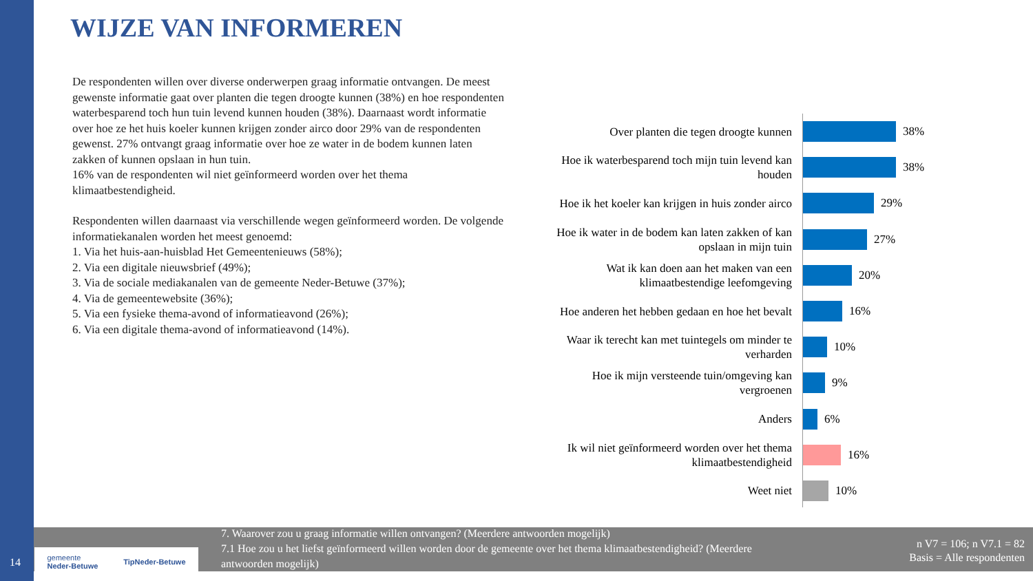WIJZE VAN INFORMEREN
De respondenten willen over diverse onderwerpen graag informatie ontvangen. De meest gewenste informatie gaat over planten die tegen droogte kunnen (38%) en hoe respondenten waterbesparend toch hun tuin levend kunnen houden (38%). Daarnaast wordt informatie over hoe ze het huis koeler kunnen krijgen zonder airco door 29% van de respondenten gewenst. 27% ontvangt graag informatie over hoe ze water in de bodem kunnen laten zakken of kunnen opslaan in hun tuin.
16% van de respondenten wil niet geïnformeerd worden over het thema klimaatbestendigheid.
Respondenten willen daarnaast via verschillende wegen geïnformeerd worden. De volgende informatiekanalen worden het meest genoemd:
1. Via het huis-aan-huisblad Het Gemeentenieuws (58%);
2. Via een digitale nieuwsbrief (49%);
3. Via de sociale mediakanalen van de gemeente Neder-Betuwe (37%);
4. Via de gemeentewebsite (36%);
5. Via een fysieke thema-avond of informatieavond (26%);
6. Via een digitale thema-avond of informatieavond (14%).
Over planten die tegen droogte kunnen
38%
Hoe ik waterbesparend toch mijn tuin levend kan houden
38%
Hoe ik het koeler kan krijgen in huis zonder airco
29%
Hoe ik water in de bodem kan laten zakken of kan opslaan in mijn tuin
27%
Wat ik kan doen aan het maken van een klimaatbestendige leefomgeving
20%
Hoe anderen het hebben gedaan en hoe het bevalt
16%
Waar ik terecht kan met tuintegels om minder te verharden
10%
Hoe ik mijn versteende tuin/omgeving kan vergroenen
9%
Anders
6%
Ik wil niet geïnformeerd worden over het thema klimaatbestendigheid
16%
Weet niet
10%
7. Waarover zou u graag informatie willen ontvangen? (Meerdere antwoorden mogelijk)
7.1 Hoe zou u het liefst geïnformeerd willen worden door de gemeente over het thema klimaatbestendigheid? (Meerdere antwoorden mogelijk)
n V7 = 106; n V7.1 = 82
Basis = Alle respondenten
gemeente
Neder-Betuwe TipNeder-Betuwe
14